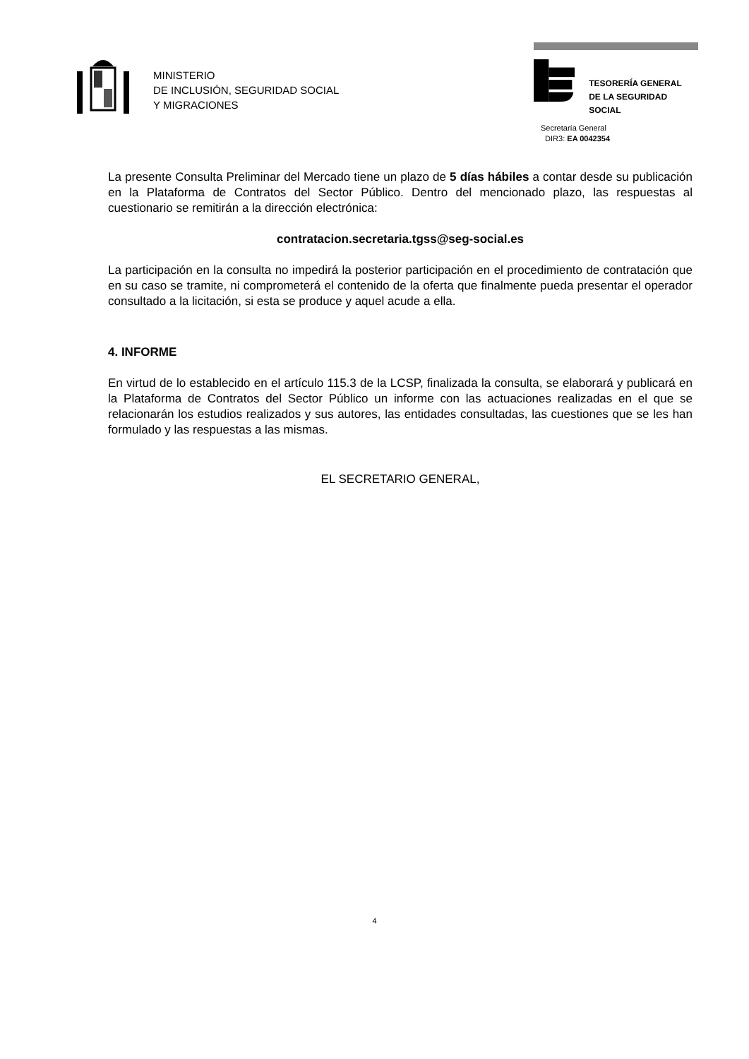MINISTERIO
DE INCLUSIÓN, SEGURIDAD SOCIAL
Y MIGRACIONES
TESORERÍA GENERAL
DE LA SEGURIDAD SOCIAL
Secretaría General
DIR3: EA 0042354
La presente Consulta Preliminar del Mercado tiene un plazo de 5 días hábiles a contar desde su publicación en la Plataforma de Contratos del Sector Público. Dentro del mencionado plazo, las respuestas al cuestionario se remitirán a la dirección electrónica:
contratacion.secretaria.tgss@seg-social.es
La participación en la consulta no impedirá la posterior participación en el procedimiento de contratación que en su caso se tramite, ni comprometerá el contenido de la oferta que finalmente pueda presentar el operador consultado a la licitación, si esta se produce y aquel acude a ella.
4. INFORME
En virtud de lo establecido en el artículo 115.3 de la LCSP, finalizada la consulta, se elaborará y publicará en la Plataforma de Contratos del Sector Público un informe con las actuaciones realizadas en el que se relacionarán los estudios realizados y sus autores, las entidades consultadas, las cuestiones que se les han formulado y las respuestas a las mismas.
EL SECRETARIO GENERAL,
4